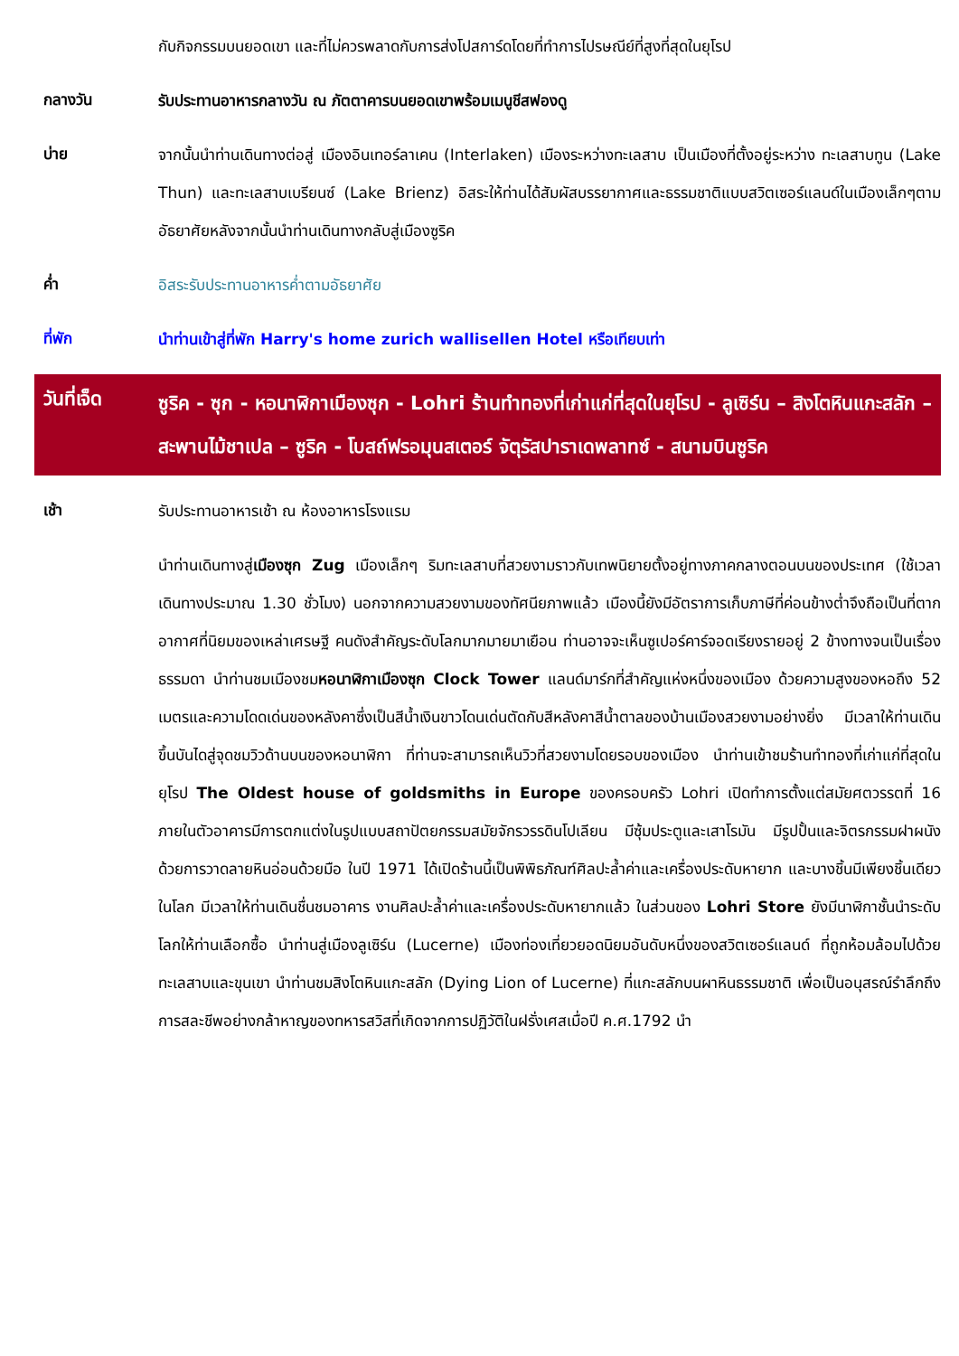กับกิจกรรมบนยอดเขา และที่ไม่ควรพลาดกับการส่งโปสการ์ดโดยที่ทำการไปรษณีย์ที่สูงที่สุดในยุโรป
กลางวัน
รับประทานอาหารกลางวัน ณ ภัตตาคารบนยอดเขาพร้อมเมนูชีสฟองดู
บ่าย
จากนั้นนำท่านเดินทางต่อสู่ เมืองอินเทอร์ลาเคน (Interlaken) เมืองระหว่างทะเลสาบ เป็นเมืองที่ตั้งอยู่ระหว่าง ทะเลสาบทูน (Lake Thun) และทะเลสาบเบรียนซ์ (Lake Brienz) อิสระให้ท่านได้สัมผัสบรรยากาศและธรรมชาติแบบสวิตเซอร์แลนด์ในเมืองเล็กๆตามอัธยาศัยหลังจากนั้นนำท่านเดินทางกลับสู่เมืองซูริค
ค่ำ
อิสระรับประทานอาหารค่ำตามอัธยาศัย
ที่พัก
นำท่านเข้าสู่ที่พัก Harry's home zurich wallisellen Hotel หรือเทียบเท่า
วันที่เจ็ด
ซูริค - ซุก - หอนาฬิกาเมืองซุก - Lohri ร้านทำทองที่เก่าแก่ที่สุดในยุโรป - ลูเซิร์น – สิงโตหินแกะสลัก – สะพานไม้ชาเปล – ซูริค - โบสถ์ฟรอมุนสเตอร์ จัตุรัสปาราเดพลาทซ์ - สนามบินซูริค
เช้า
รับประทานอาหารเช้า ณ ห้องอาหารโรงแรม
นำท่านเดินทางสู่เมืองซุก Zug เมืองเล็กๆ ริมทะเลสาบที่สวยงามราวกับเทพนิยายตั้งอยู่ทางภาคกลางตอนบนของประเทศ (ใช้เวลาเดินทางประมาณ 1.30 ชั่วโมง) นอกจากความสวยงามของทัศนียภาพแล้ว เมืองนี้ยังมีอัตราการเก็บภาษีที่ค่อนข้างต่ำจึงถือเป็นที่ตากอากาศที่นิยมของเหล่าเศรษฐี คนดังสำคัญระดับโลกมากมายมาเยือน ท่านอาจจะเห็นซูเปอร์คาร์จอดเรียงรายอยู่ 2 ข้างทางจนเป็นเรื่องธรรมดา นำท่านชมเมืองชมหอนาฬิกาเมืองซุก Clock Tower แลนด์มาร์กที่สำคัญแห่งหนึ่งของเมือง ด้วยความสูงของหอถึง 52 เมตรและความโดดเด่นของหลังคาซึ่งเป็นสีน้ำเงินขาวโดนเด่นตัดกับสีหลังคาสีน้ำตาลของบ้านเมืองสวยงามอย่างยิ่ง มีเวลาให้ท่านเดินขึ้นบันไดสู่จุดชมวิวด้านบนของหอนาฬิกา ที่ท่านจะสามารถเห็นวิวที่สวยงามโดยรอบของเมือง นำท่านเข้าชมร้านทำทองที่เก่าแก่ที่สุดในยุโรป The Oldest house of goldsmiths in Europe ของครอบครัว Lohri เปิดทำการตั้งแต่สมัยศตวรรตที่ 16 ภายในตัวอาคารมีการตกแต่งในรูปแบบสถาปัตยกรรมสมัยจักรวรรดินโปเลียน มีซุ้มประตูและเสาโรมัน มีรูปปั้นและจิตรกรรมฝาผนัง ด้วยการวาดลายหินอ่อนด้วยมือ ในปี 1971 ได้เปิดร้านนี้เป็นพิพิธภัณฑ์ศิลปะล้ำค่าและเครื่องประดับหายาก และบางชิ้นมีเพียงชิ้นเดียวในโลก มีเวลาให้ท่านเดินชื่นชมอาคาร งานศิลปะล้ำค่าและเครื่องประดับหายากแล้ว ในส่วนของ Lohri Store ยังมีนาฬิกาชั้นนำระดับโลกให้ท่านเลือกซื้อ นำท่านสู่เมืองลูเซิร์น (Lucerne) เมืองท่องเที่ยวยอดนิยมอันดับหนึ่งของสวิตเซอร์แลนด์ ที่ถูกห้อมล้อมไปด้วยทะเลสาบและขุนเขา นำท่านชมสิงโตหินแกะสลัก (Dying Lion of Lucerne) ที่แกะสลักบนผาหินธรรมชาติ เพื่อเป็นอนุสรณ์รำลึกถึงการสละชีพอย่างกล้าหาญของทหารสวิสที่เกิดจากการปฏิวัติในฝรั่งเศสเมื่อปี ค.ศ.1792 นำ